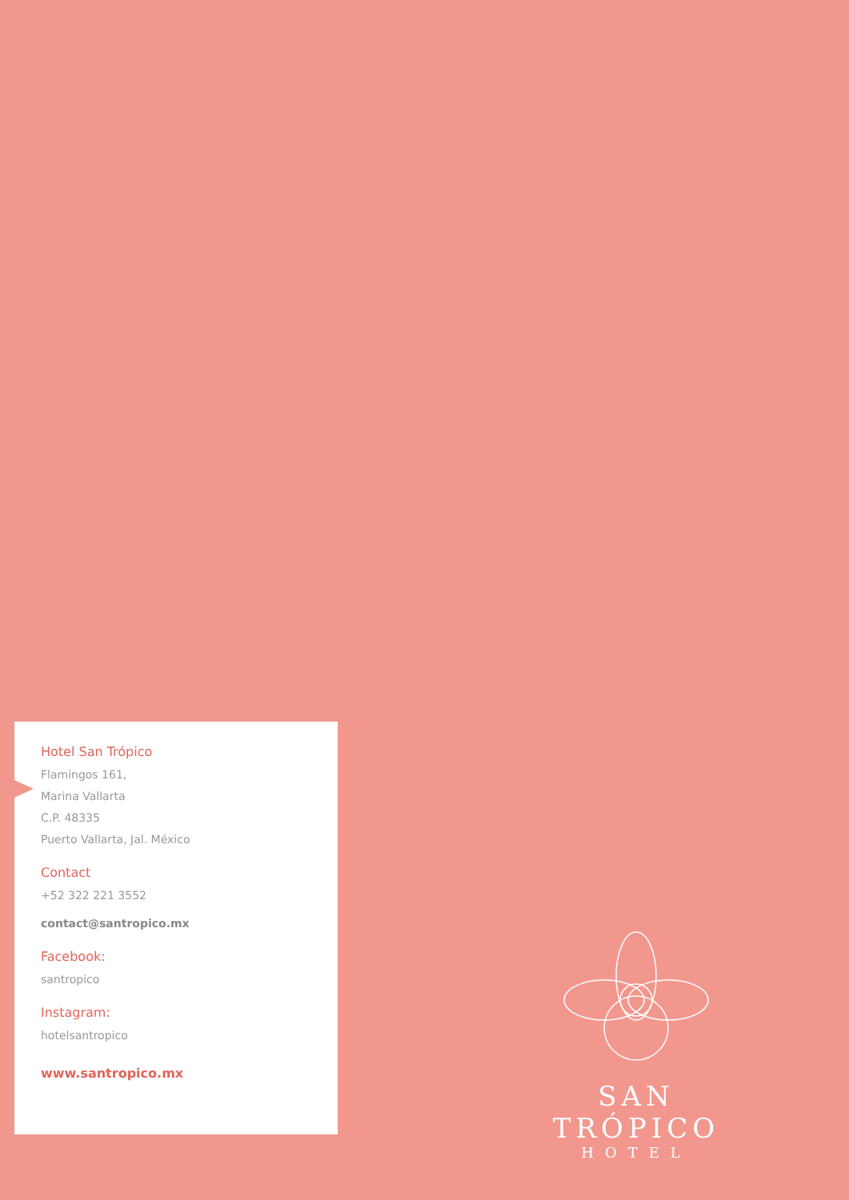Hotel San Trópico
Flamingos 161,
Marina Vallarta
C.P. 48335
Puerto Vallarta, Jal. México
Contact
+52 322 221 3552
contact@santropico.mx
Facebook:
santropico
Instagram:
hotelsantropico
www.santropico.mx
SAN TRÓPICO
HOTEL